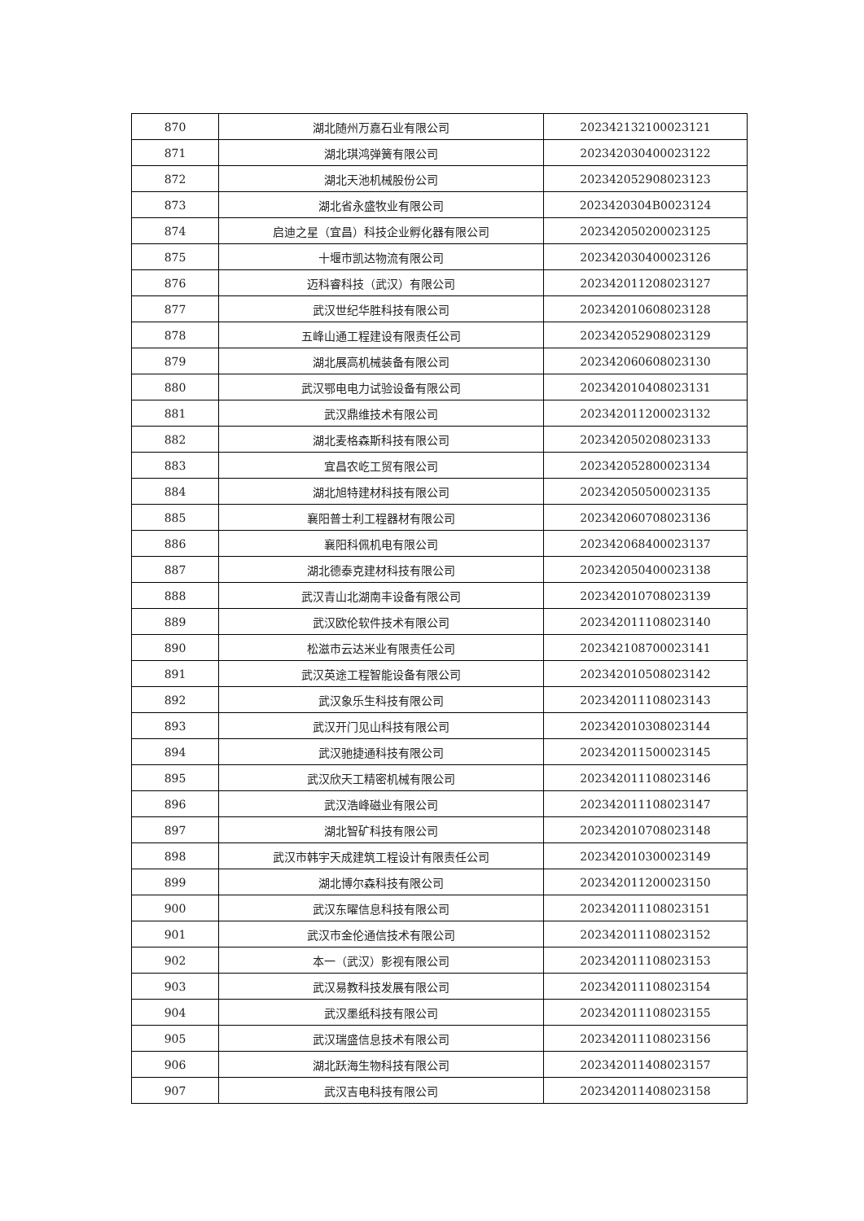| 870 | 湖北随州万嘉石业有限公司 | 202342132100023121 |
| 871 | 湖北琪鸿弹簧有限公司 | 202342030400023122 |
| 872 | 湖北天池机械股份公司 | 202342052908023123 |
| 873 | 湖北省永盛牧业有限公司 | 2023420304B0023124 |
| 874 | 启迪之星（宜昌）科技企业孵化器有限公司 | 202342050200023125 |
| 875 | 十堰市凯达物流有限公司 | 202342030400023126 |
| 876 | 迈科睿科技（武汉）有限公司 | 202342011208023127 |
| 877 | 武汉世纪华胜科技有限公司 | 202342010608023128 |
| 878 | 五峰山通工程建设有限责任公司 | 202342052908023129 |
| 879 | 湖北展高机械装备有限公司 | 202342060608023130 |
| 880 | 武汉鄂电电力试验设备有限公司 | 202342010408023131 |
| 881 | 武汉鼎维技术有限公司 | 202342011200023132 |
| 882 | 湖北麦格森斯科技有限公司 | 202342050208023133 |
| 883 | 宜昌农屹工贸有限公司 | 202342052800023134 |
| 884 | 湖北旭特建材科技有限公司 | 202342050500023135 |
| 885 | 襄阳普士利工程器材有限公司 | 202342060708023136 |
| 886 | 襄阳科佩机电有限公司 | 202342068400023137 |
| 887 | 湖北德泰克建材科技有限公司 | 202342050400023138 |
| 888 | 武汉青山北湖南丰设备有限公司 | 202342010708023139 |
| 889 | 武汉欧伦软件技术有限公司 | 202342011108023140 |
| 890 | 松滋市云达米业有限责任公司 | 202342108700023141 |
| 891 | 武汉英途工程智能设备有限公司 | 202342010508023142 |
| 892 | 武汉象乐生科技有限公司 | 202342011108023143 |
| 893 | 武汉开门见山科技有限公司 | 202342010308023144 |
| 894 | 武汉驰捷通科技有限公司 | 202342011500023145 |
| 895 | 武汉欣天工精密机械有限公司 | 202342011108023146 |
| 896 | 武汉浩峰磁业有限公司 | 202342011108023147 |
| 897 | 湖北智矿科技有限公司 | 202342010708023148 |
| 898 | 武汉市韩宇天成建筑工程设计有限责任公司 | 202342010300023149 |
| 899 | 湖北博尔森科技有限公司 | 202342011200023150 |
| 900 | 武汉东曜信息科技有限公司 | 202342011108023151 |
| 901 | 武汉市金伦通信技术有限公司 | 202342011108023152 |
| 902 | 本一（武汉）影视有限公司 | 202342011108023153 |
| 903 | 武汉易教科技发展有限公司 | 202342011108023154 |
| 904 | 武汉墨纸科技有限公司 | 202342011108023155 |
| 905 | 武汉瑞盛信息技术有限公司 | 202342011108023156 |
| 906 | 湖北跃海生物科技有限公司 | 202342011408023157 |
| 907 | 武汉吉电科技有限公司 | 202342011408023158 |